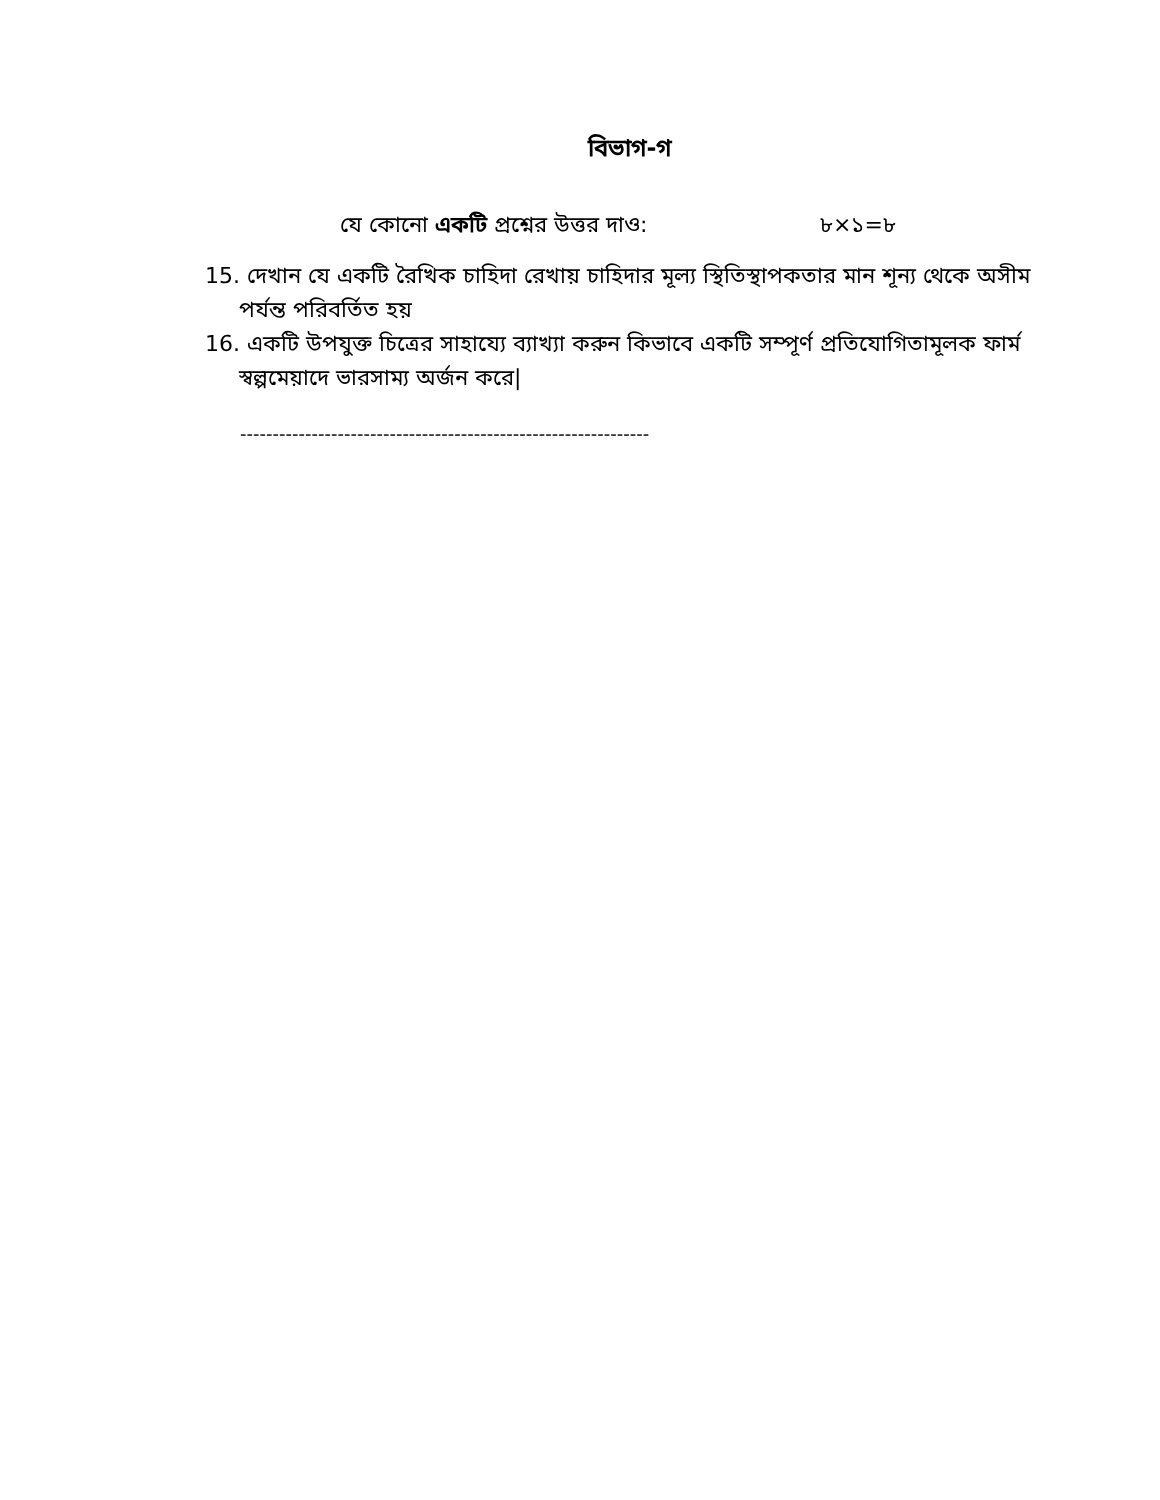বিভাগ-গ
যে কোনো একটি প্রশ্নের উত্তর দাও: ৮×১=৮
15. দেখান যে একটি রৈখিক চাহিদা রেখায় চাহিদার মূল্য স্থিতিস্থাপকতার মান শূন্য থেকে অসীম পর্যন্ত পরিবর্তিত হয়
16. একটি উপযুক্ত চিত্রের সাহায্যে ব্যাখ্যা করুন কিভাবে একটি সম্পূর্ণ প্রতিযোগিতামূলক ফার্ম স্বল্পমেয়াদে ভারসাম্য অর্জন করে|
---------------------------------------------------------------